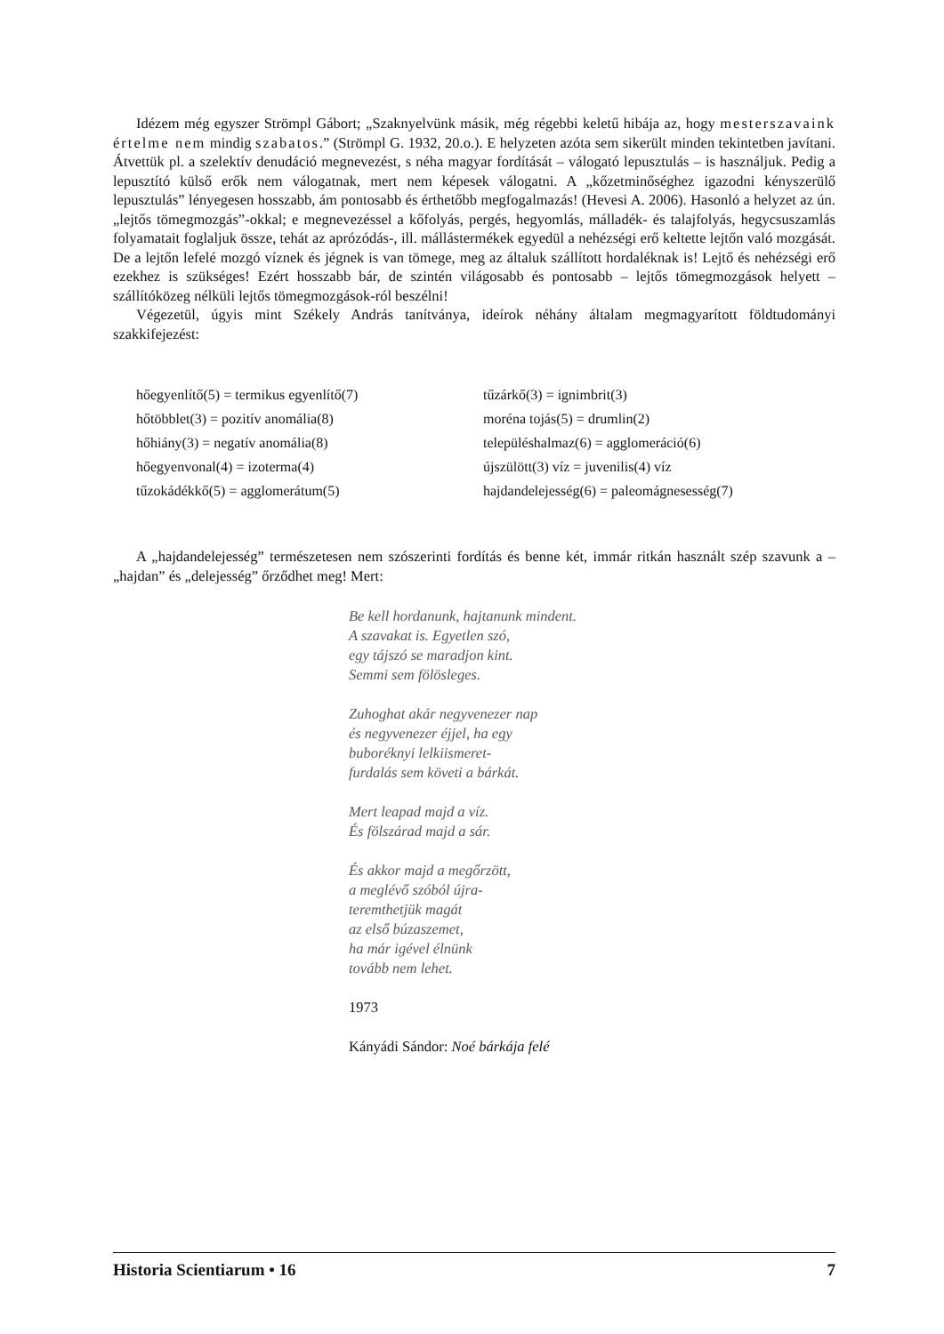Idézem még egyszer Strömpl Gábort; „Szaknyelvünk másik, még régebbi keletű hibája az, hogy mesterszavaink értelme nem mindig szabatos.” (Strömpl G. 1932, 20.o.). E helyzeten azóta sem sikerült minden tekintetben javítani. Átvettük pl. a szelektív denudáció megnevezést, s néha magyar fordítását – válogató lepusztulás – is használjuk. Pedig a lepusztító külső erők nem válogatnak, mert nem képesek válogatni. A „kőzetminőséghez igazodni kényszerülő lepusztulás” lényegesen hosszabb, ám pontosabb és érthetőbb megfogalmazás! (Hevesi A. 2006). Hasonló a helyzet az ún. „lejtős tömeg­mozgás”-okkal; e megnevezéssel a kőfolyás, pergés, hegyomlás, málladék- és talajfolyás, hegycsuszam­lás folyamatait foglaljuk össze, tehát az aprózódás-, ill. mállástermékek egyedül a nehézségi erő keltette lejtőn való mozgását. De a lejtőn lefelé mozgó víznek és jégnek is van tömege, meg az általuk szállított hordaléknak is! Lejtő és nehézségi erő ezekhez is szükséges! Ezért hosszabb bár, de szintén világosabb és pontosabb – lejtős tömegmozgások helyett – szállítóközeg nélküli lejtős tömegmozgások-ról be­szélni!
Végezetül, úgyis mint Székely András tanítványa, ideírok néhány általam megmagyarított földtudo­mányi szakkifejezést:
| hőegyenlítő(5) = termikus egyenlítő(7) | tűzárkő(3) = ignimbrit(3) |
| hőtöbblet(3) = pozitív anomália(8) | moréna tojás(5) = drumlin(2) |
| hőhiány(3) = negatív anomália(8) | településhalmaz(6) = agglomeráció(6) |
| hőegyenvonal(4) = izoterma(4) | újszülött(3) víz = juvenilis(4) víz |
| tűzokádékkő(5) = agglomerátum(5) | hajdandelejesség(6) = paleomágnesesség(7) |
A „hajdandelejesség” természetesen nem szószerinti fordítás és benne két, immár ritkán használt szép szavunk a – „hajdan” és „delejesség” őrződhet meg! Mert:
Be kell hordanunk, hajtanunk mindent.
A szavakat is. Egyetlen szó,
egy tájszó se maradjon kint.
Semmi sem fölösleges.
Zuhoghat akár negyvenezer nap
és negyvenezer éjjel, ha egy
buboréknyi lelkiismeret-
furdalás sem követi a bárkát.
Mert leapad majd a víz.
És fölszárad majd a sár.
És akkor majd a megőrzött,
a meglévő szóból újra-
teremthetjük magát
az első búzaszemet,
ha már igével élnünk
tovább nem lehet.
1973
Kányádi Sándor: Noé bárkája felé
Historia Scientiarum • 16 7